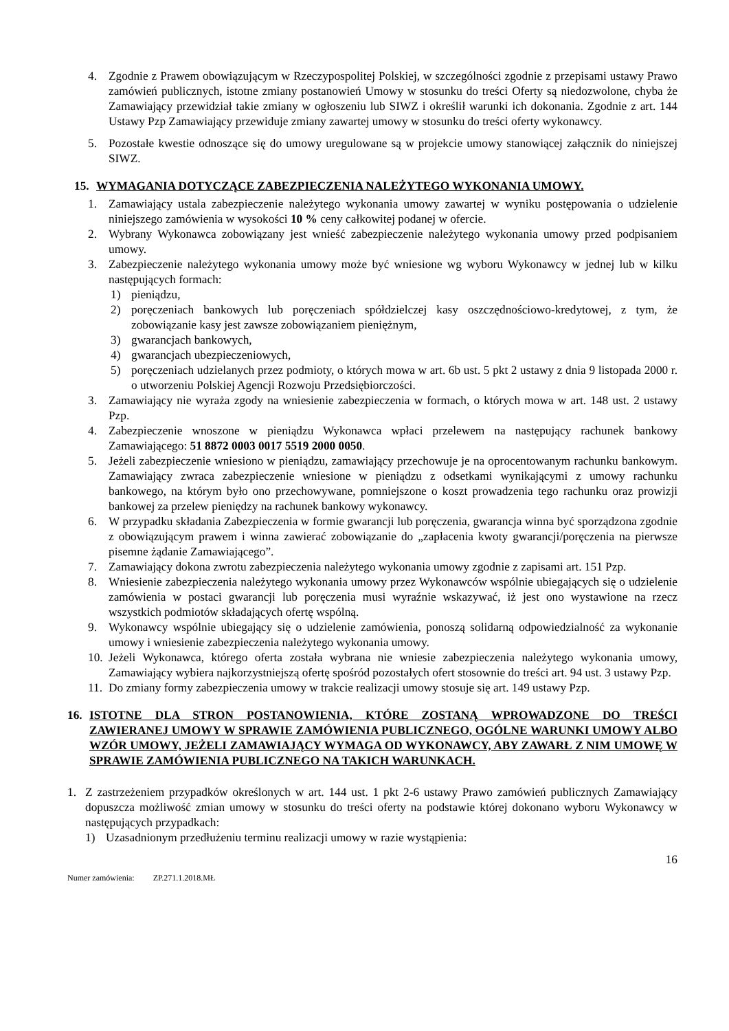4. Zgodnie z Prawem obowiązującym w Rzeczypospolitej Polskiej, w szczególności zgodnie z przepisami ustawy Prawo zamówień publicznych, istotne zmiany postanowień Umowy w stosunku do treści Oferty są niedozwolone, chyba że Zamawiający przewidział takie zmiany w ogłoszeniu lub SIWZ i określił warunki ich dokonania. Zgodnie z art. 144 Ustawy Pzp Zamawiający przewiduje zmiany zawartej umowy w stosunku do treści oferty wykonawcy.
5. Pozostałe kwestie odnoszące się do umowy uregulowane są w projekcie umowy stanowiącej załącznik do niniejszej SIWZ.
15. WYMAGANIA DOTYCZĄCE ZABEZPIECZENIA NALEŻYTEGO WYKONANIA UMOWY.
1. Zamawiający ustala zabezpieczenie należytego wykonania umowy zawartej w wyniku postępowania o udzielenie niniejszego zamówienia w wysokości 10 % ceny całkowitej podanej w ofercie.
2. Wybrany Wykonawca zobowiązany jest wnieść zabezpieczenie należytego wykonania umowy przed podpisaniem umowy.
3. Zabezpieczenie należytego wykonania umowy może być wniesione wg wyboru Wykonawcy w jednej lub w kilku następujących formach:
1) pieniądzu,
2) poręczeniach bankowych lub poręczeniach spółdzielczej kasy oszczędnościowo-kredytowej, z tym, że zobowiązanie kasy jest zawsze zobowiązaniem pieniężnym,
3) gwarancjach bankowych,
4) gwarancjach ubezpieczeniowych,
5) poręczeniach udzielanych przez podmioty, o których mowa w art. 6b ust. 5 pkt 2 ustawy z dnia 9 listopada 2000 r. o utworzeniu Polskiej Agencji Rozwoju Przedsiębiorczości.
3. Zamawiający nie wyraża zgody na wniesienie zabezpieczenia w formach, o których mowa w art. 148 ust. 2 ustawy Pzp.
4. Zabezpieczenie wnoszone w pieniądzu Wykonawca wpłaci przelewem na następujący rachunek bankowy Zamawiającego: 51 8872 0003 0017 5519 2000 0050.
5. Jeżeli zabezpieczenie wniesiono w pieniądzu, zamawiający przechowuje je na oprocentowanym rachunku bankowym. Zamawiający zwraca zabezpieczenie wniesione w pieniądzu z odsetkami wynikającymi z umowy rachunku bankowego, na którym było ono przechowywane, pomniejszone o koszt prowadzenia tego rachunku oraz prowizji bankowej za przelew pieniędzy na rachunek bankowy wykonawcy.
6. W przypadku składania Zabezpieczenia w formie gwarancji lub poręczenia, gwarancja winna być sporządzona zgodnie z obowiązującym prawem i winna zawierać zobowiązanie do „zapłacenia kwoty gwarancji/poręczenia na pierwsze pisemne żądanie Zamawiającego”.
7. Zamawiający dokona zwrotu zabezpieczenia należytego wykonania umowy zgodnie z zapisami art. 151 Pzp.
8. Wniesienie zabezpieczenia należytego wykonania umowy przez Wykonawców wspólnie ubiegających się o udzielenie zamówienia w postaci gwarancji lub poręczenia musi wyraźnie wskazywać, iż jest ono wystawione na rzecz wszystkich podmiotów składających ofertę wspólną.
9. Wykonawcy wspólnie ubiegający się o udzielenie zamówienia, ponoszą solidarną odpowiedzialność za wykonanie umowy i wniesienie zabezpieczenia należytego wykonania umowy.
10. Jeżeli Wykonawca, którego oferta została wybrana nie wniesie zabezpieczenia należytego wykonania umowy, Zamawiający wybiera najkorzystniejszą ofertę spośród pozostałych ofert stosownie do treści art. 94 ust. 3 ustawy Pzp.
11. Do zmiany formy zabezpieczenia umowy w trakcie realizacji umowy stosuje się art. 149 ustawy Pzp.
16. ISTOTNE DLA STRON POSTANOWIENIA, KTÓRE ZOSTANĄ WPROWADZONE DO TREŚCI ZAWIERANEJ UMOWY W SPRAWIE ZAMÓWIENIA PUBLICZNEGO, OGÓLNE WARUNKI UMOWY ALBO WZÓR UMOWY, JEŻELI ZAMAWIAJĄCY WYMAGA OD WYKONAWCY, ABY ZAWARŁ Z NIM UMOWĘ W SPRAWIE ZAMÓWIENIA PUBLICZNEGO NA TAKICH WARUNKACH.
1. Z zastrzeżeniem przypadków określonych w art. 144 ust. 1 pkt 2-6 ustawy Prawo zamówień publicznych Zamawiający dopuszcza możliwość zmian umowy w stosunku do treści oferty na podstawie której dokonano wyboru Wykonawcy w następujących przypadkach:
1) Uzasadnionym przedłużeniu terminu realizacji umowy w razie wystąpienia:
16
Numer zamówienia: ZP.271.1.2018.MŁ